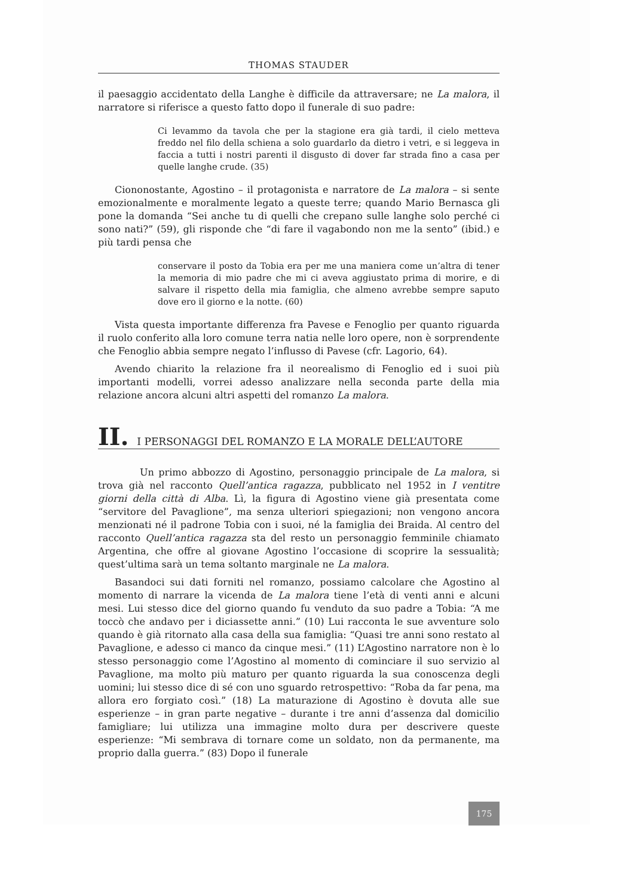THOMAS STAUDER
il paesaggio accidentato della Langhe è difficile da attraversare; ne La malora, il narratore si riferisce a questo fatto dopo il funerale di suo padre:
Ci levammo da tavola che per la stagione era già tardi, il cielo metteva freddo nel filo della schiena a solo guardarlo da dietro i vetri, e si leggeva in faccia a tutti i nostri parenti il disgusto di dover far strada fino a casa per quelle langhe crude. (35)
Ciononostante, Agostino – il protagonista e narratore de La malora – si sente emozionalmente e moralmente legato a queste terre; quando Mario Bernasca gli pone la domanda “Sei anche tu di quelli che crepano sulle langhe solo perché ci sono nati?” (59), gli risponde che “di fare il vagabondo non me la sento” (ibid.) e più tardi pensa che
conservare il posto da Tobia era per me una maniera come un’altra di tener la memoria di mio padre che mi ci aveva aggiustato prima di morire, e di salvare il rispetto della mia famiglia, che almeno avrebbe sempre saputo dove ero il giorno e la notte. (60)
Vista questa importante differenza fra Pavese e Fenoglio per quanto riguarda il ruolo conferito alla loro comune terra natia nelle loro opere, non è sorprendente che Fenoglio abbia sempre negato l’influsso di Pavese (cfr. Lagorio, 64).
Avendo chiarito la relazione fra il neorealismo di Fenoglio ed i suoi più importanti modelli, vorrei adesso analizzare nella seconda parte della mia relazione ancora alcuni altri aspetti del romanzo La malora.
II. I PERSONAGGI DEL ROMANZO E LA MORALE DELL’AUTORE
Un primo abbozzo di Agostino, personaggio principale de La malora, si trova già nel racconto Quell’antica ragazza, pubblicato nel 1952 in I ventitre giorni della città di Alba. Lì, la figura di Agostino viene già presentata come “servitore del Pavaglione”, ma senza ulteriori spiegazioni; non vengono ancora menzionati né il padrone Tobia con i suoi, né la famiglia dei Braida. Al centro del racconto Quell’antica ragazza sta del resto un personaggio femminile chiamato Argentina, che offre al giovane Agostino l’occasione di scoprire la sessualità; quest’ultima sarà un tema soltanto marginale ne La malora.
Basandoci sui dati forniti nel romanzo, possiamo calcolare che Agostino al momento di narrare la vicenda de La malora tiene l’età di venti anni e alcuni mesi. Lui stesso dice del giorno quando fu venduto da suo padre a Tobia: “A me toccò che andavo per i diciassette anni.” (10) Lui racconta le sue avventure solo quando è già ritornato alla casa della sua famiglia: “Quasi tre anni sono restato al Pavaglione, e adesso ci manco da cinque mesi.” (11) L’Agostino narratore non è lo stesso personaggio come l’Agostino al momento di cominciare il suo servizio al Pavaglione, ma molto più maturo per quanto riguarda la sua conoscenza degli uomini; lui stesso dice di sé con uno sguardo retrospettivo: “Roba da far pena, ma allora ero forgiato così.” (18) La maturazione di Agostino è dovuta alle sue esperienze – in gran parte negative – durante i tre anni d’assenza dal domicilio famigliare; lui utilizza una immagine molto dura per descrivere queste esperienze: “Mi sembrava di tornare come un soldato, non da permanente, ma proprio dalla guerra.” (83) Dopo il funerale
175